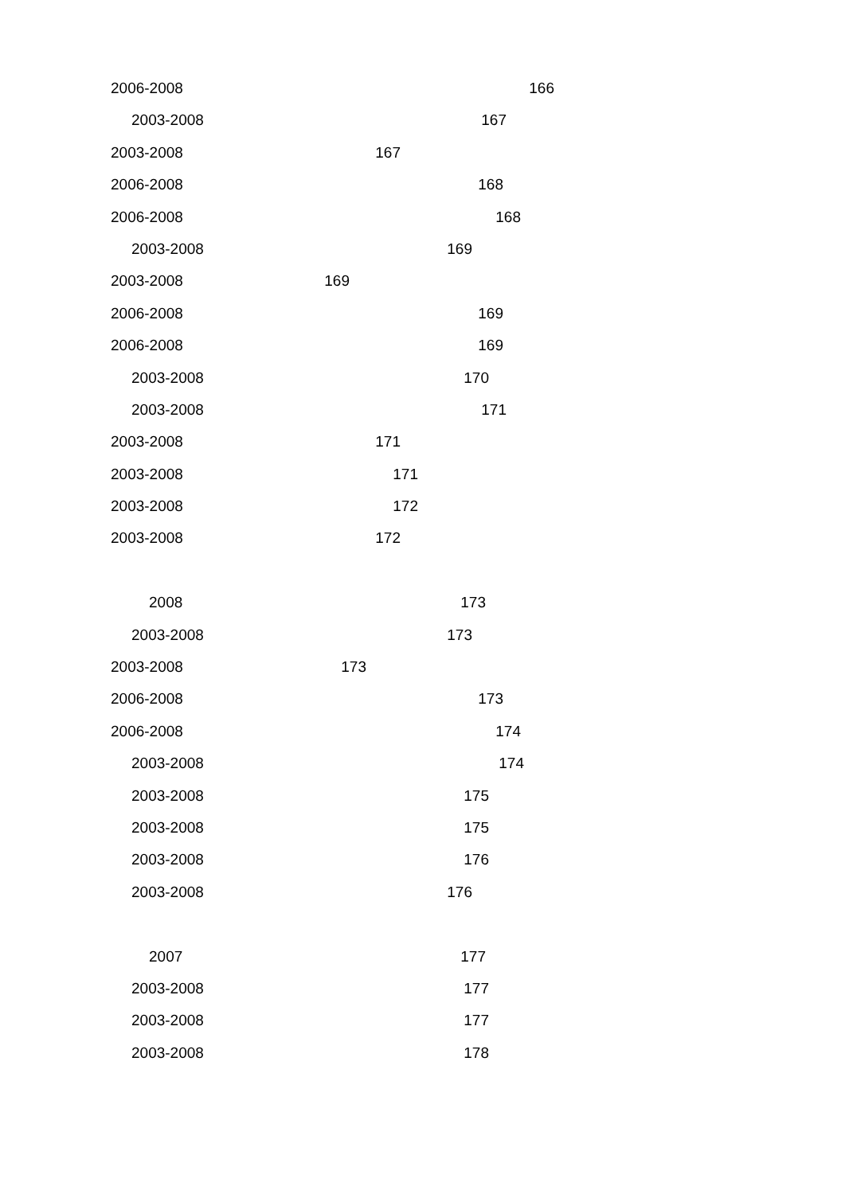2006-2008 166
2003-2008 167
2003-2008 167
2006-2008 168
2006-2008 168
2003-2008 169
2003-2008 169
2006-2008 169
2006-2008 169
2003-2008 170
2003-2008 171
2003-2008 171
2003-2008 171
2003-2008 172
2003-2008 172
2008 173
2003-2008 173
2003-2008 173
2006-2008 173
2006-2008 174
2003-2008 174
2003-2008 175
2003-2008 175
2003-2008 176
2003-2008 176
2007 177
2003-2008 177
2003-2008 177
2003-2008 178